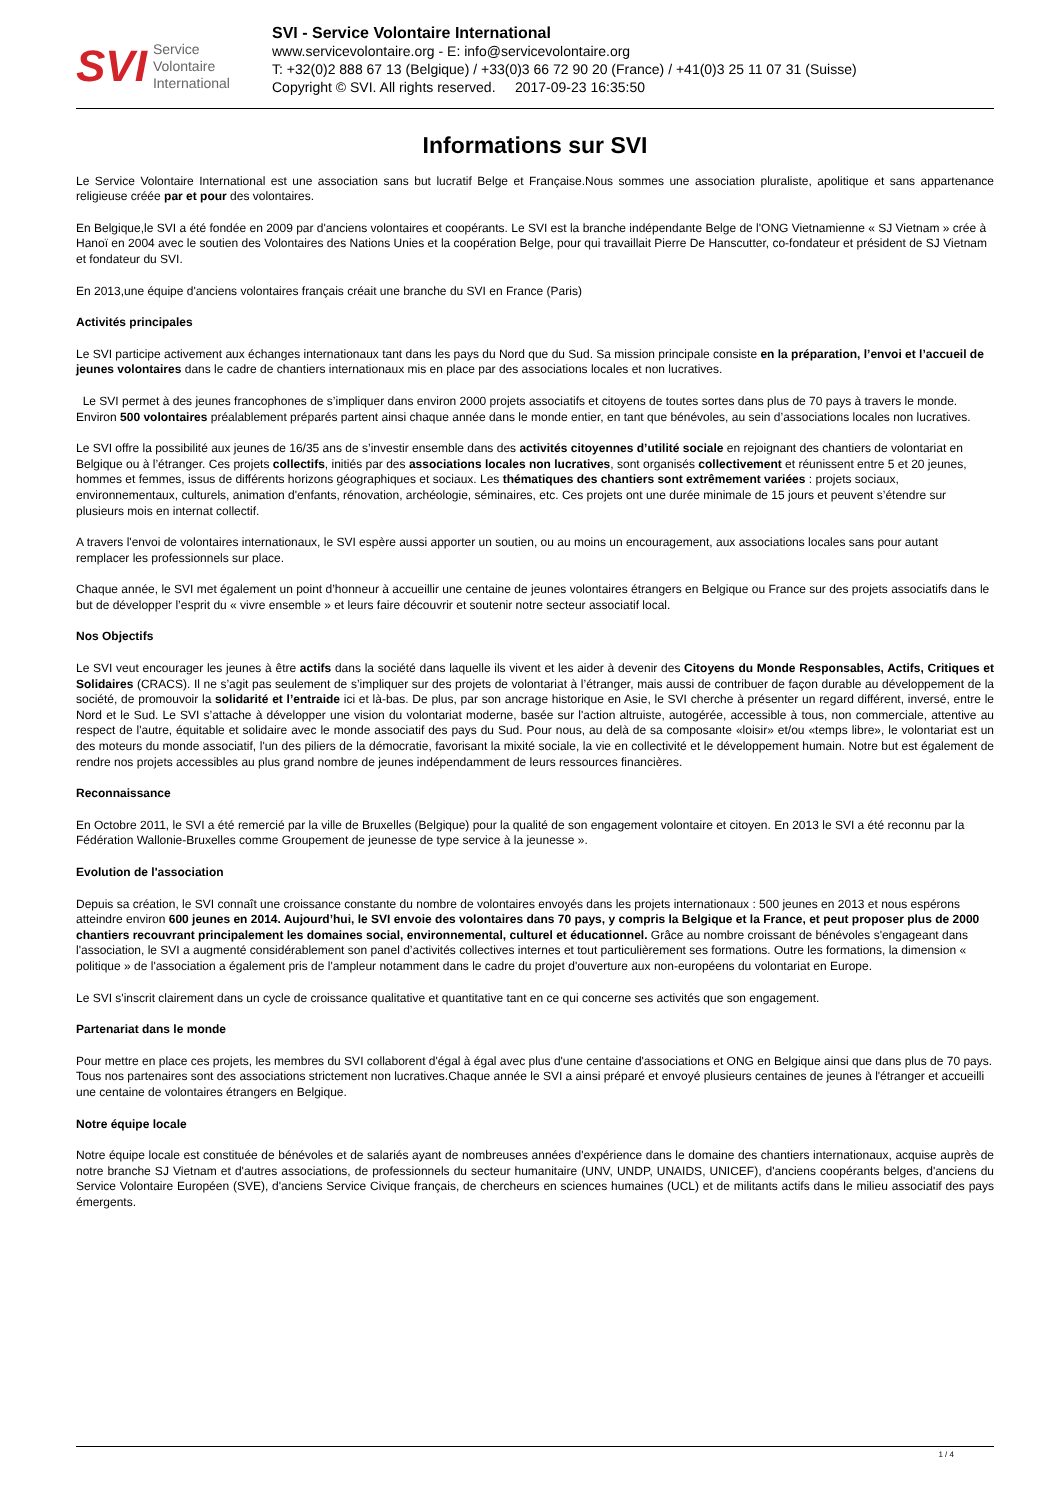SVI Service
Volontaire
International
SVI - Service Volontaire International
www.servicevolontaire.org - E: info@servicevolontaire.org
T: +32(0)2 888 67 13 (Belgique) / +33(0)3 66 72 90 20 (France) / +41(0)3 25 11 07 31 (Suisse)
Copyright © SVI. All rights reserved. 2017-09-23 16:35:50
Informations sur SVI
Le Service Volontaire International est une association sans but lucratif Belge et Française.Nous sommes une association pluraliste, apolitique et sans appartenance religieuse créée par et pour des volontaires.
En Belgique,le SVI a été fondée en 2009 par d'anciens volontaires et coopérants. Le SVI est la branche indépendante Belge de l'ONG Vietnamienne « SJ Vietnam » crée à Hanoï en 2004 avec le soutien des Volontaires des Nations Unies et la coopération Belge, pour qui travaillait Pierre De Hanscutter, co-fondateur et président de SJ Vietnam et fondateur du SVI.
En 2013,une équipe d'anciens volontaires français créait une branche du SVI en France (Paris)
Activités principales
Le SVI participe activement aux échanges internationaux tant dans les pays du Nord que du Sud. Sa mission principale consiste en la préparation, l’envoi et l’accueil de jeunes volontaires dans le cadre de chantiers internationaux mis en place par des associations locales et non lucratives.
Le SVI permet à des jeunes francophones de s’impliquer dans environ 2000 projets associatifs et citoyens de toutes sortes dans plus de 70 pays à travers le monde. Environ 500 volontaires préalablement préparés partent ainsi chaque année dans le monde entier, en tant que bénévoles, au sein d’associations locales non lucratives.
Le SVI offre la possibilité aux jeunes de 16/35 ans de s’investir ensemble dans des activités citoyennes d’utilité sociale en rejoignant des chantiers de volontariat en Belgique ou à l’étranger. Ces projets collectifs, initiés par des associations locales non lucratives, sont organisés collectivement et réunissent entre 5 et 20 jeunes, hommes et femmes, issus de différents horizons géographiques et sociaux. Les thématiques des chantiers sont extrêmement variées : projets sociaux, environnementaux, culturels, animation d'enfants, rénovation, archéologie, séminaires, etc. Ces projets ont une durée minimale de 15 jours et peuvent s’étendre sur plusieurs mois en internat collectif.
A travers l'envoi de volontaires internationaux, le SVI espère aussi apporter un soutien, ou au moins un encouragement, aux associations locales sans pour autant remplacer les professionnels sur place.
Chaque année, le SVI met également un point d’honneur à accueillir une centaine de jeunes volontaires étrangers en Belgique ou France sur des projets associatifs dans le but de développer l’esprit du « vivre ensemble » et leurs faire découvrir et soutenir notre secteur associatif local.
Nos Objectifs
Le SVI veut encourager les jeunes à être actifs dans la société dans laquelle ils vivent et les aider à devenir des Citoyens du Monde Responsables, Actifs, Critiques et Solidaires (CRACS). Il ne s’agit pas seulement de s’impliquer sur des projets de volontariat à l’étranger, mais aussi de contribuer de façon durable au développement de la société, de promouvoir la solidarité et l’entraide ici et là-bas. De plus, par son ancrage historique en Asie, le SVI cherche à présenter un regard différent, inversé, entre le Nord et le Sud. Le SVI s’attache à développer une vision du volontariat moderne, basée sur l'action altruiste, autogérée, accessible à tous, non commerciale, attentive au respect de l'autre, équitable et solidaire avec le monde associatif des pays du Sud. Pour nous, au delà de sa composante «loisir» et/ou «temps libre», le volontariat est un des moteurs du monde associatif, l'un des piliers de la démocratie, favorisant la mixité sociale, la vie en collectivité et le développement humain. Notre but est également de rendre nos projets accessibles au plus grand nombre de jeunes indépendamment de leurs ressources financières.
Reconnaissance
En Octobre 2011, le SVI a été remercié par la ville de Bruxelles (Belgique) pour la qualité de son engagement volontaire et citoyen. En 2013 le SVI a été reconnu par la Fédération Wallonie-Bruxelles comme Groupement de jeunesse de type service à la jeunesse ».
Evolution de l'association
Depuis sa création, le SVI connaît une croissance constante du nombre de volontaires envoyés dans les projets internationaux : 500 jeunes en 2013 et nous espérons atteindre environ 600 jeunes en 2014. Aujourd’hui, le SVI envoie des volontaires dans 70 pays, y compris la Belgique et la France, et peut proposer plus de 2000 chantiers recouvrant principalement les domaines social, environnemental, culturel et éducationnel. Grâce au nombre croissant de bénévoles s'engageant dans l'association, le SVI a augmenté considérablement son panel d’activités collectives internes et tout particulièrement ses formations. Outre les formations, la dimension « politique » de l'association a également pris de l'ampleur notamment dans le cadre du projet d'ouverture aux non-européens du volontariat en Europe.
Le SVI s'inscrit clairement dans un cycle de croissance qualitative et quantitative tant en ce qui concerne ses activités que son engagement.
Partenariat dans le monde
Pour mettre en place ces projets, les membres du SVI collaborent d'égal à égal avec plus d'une centaine d'associations et ONG en Belgique ainsi que dans plus de 70 pays. Tous nos partenaires sont des associations strictement non lucratives.Chaque année le SVI a ainsi préparé et envoyé plusieurs centaines de jeunes à l'étranger et accueilli une centaine de volontaires étrangers en Belgique.
Notre équipe locale
Notre équipe locale est constituée de bénévoles et de salariés ayant de nombreuses années d'expérience dans le domaine des chantiers internationaux, acquise auprès de notre branche SJ Vietnam et d'autres associations, de professionnels du secteur humanitaire (UNV, UNDP, UNAIDS, UNICEF), d'anciens coopérants belges, d'anciens du Service Volontaire Européen (SVE), d'anciens Service Civique français, de chercheurs en sciences humaines (UCL) et de militants actifs dans le milieu associatif des pays émergents.
1 / 4